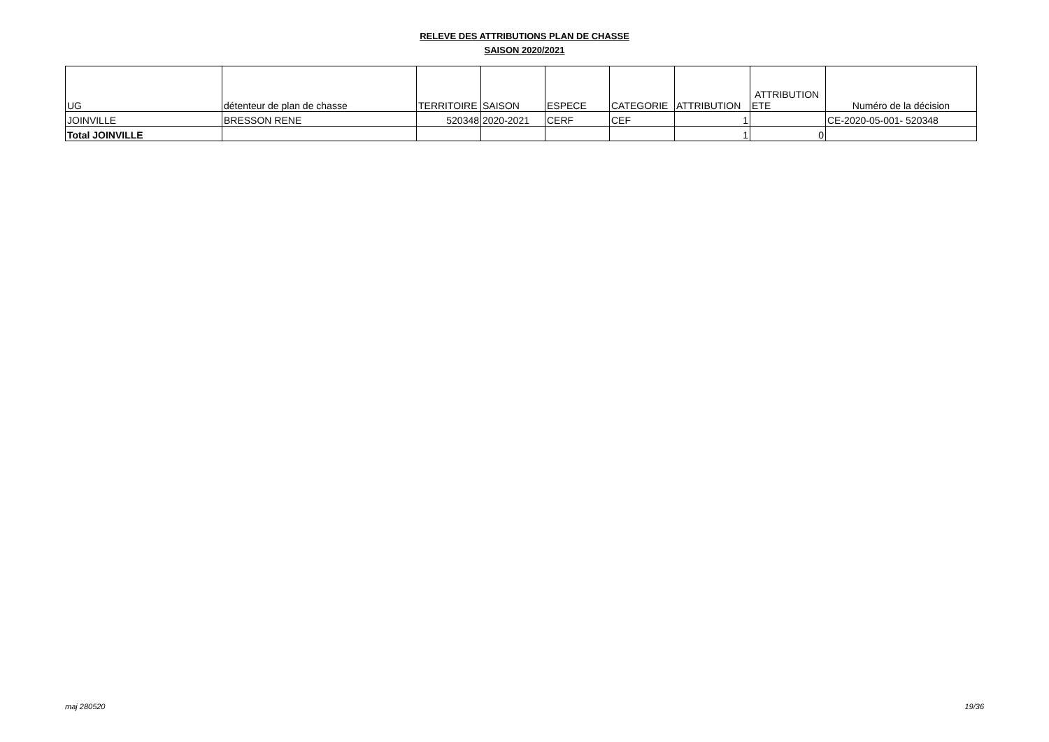RELEVE DES ATTRIBUTIONS PLAN DE CHASSE
SAISON 2020/2021
| UG | détenteur de plan de chasse | TERRITOIRE | SAISON | ESPECE | CATEGORIE | ATTRIBUTION | ATTRIBUTION ETE | Numéro de la décision |
| --- | --- | --- | --- | --- | --- | --- | --- | --- |
| JOINVILLE | BRESSON RENE | 520348 | 2020-2021 | CERF | CEF | 1 | | CE-2020-05-001- 520348 |
| Total JOINVILLE | | | | | | 1 | 0 | |
maj 280520 19/36